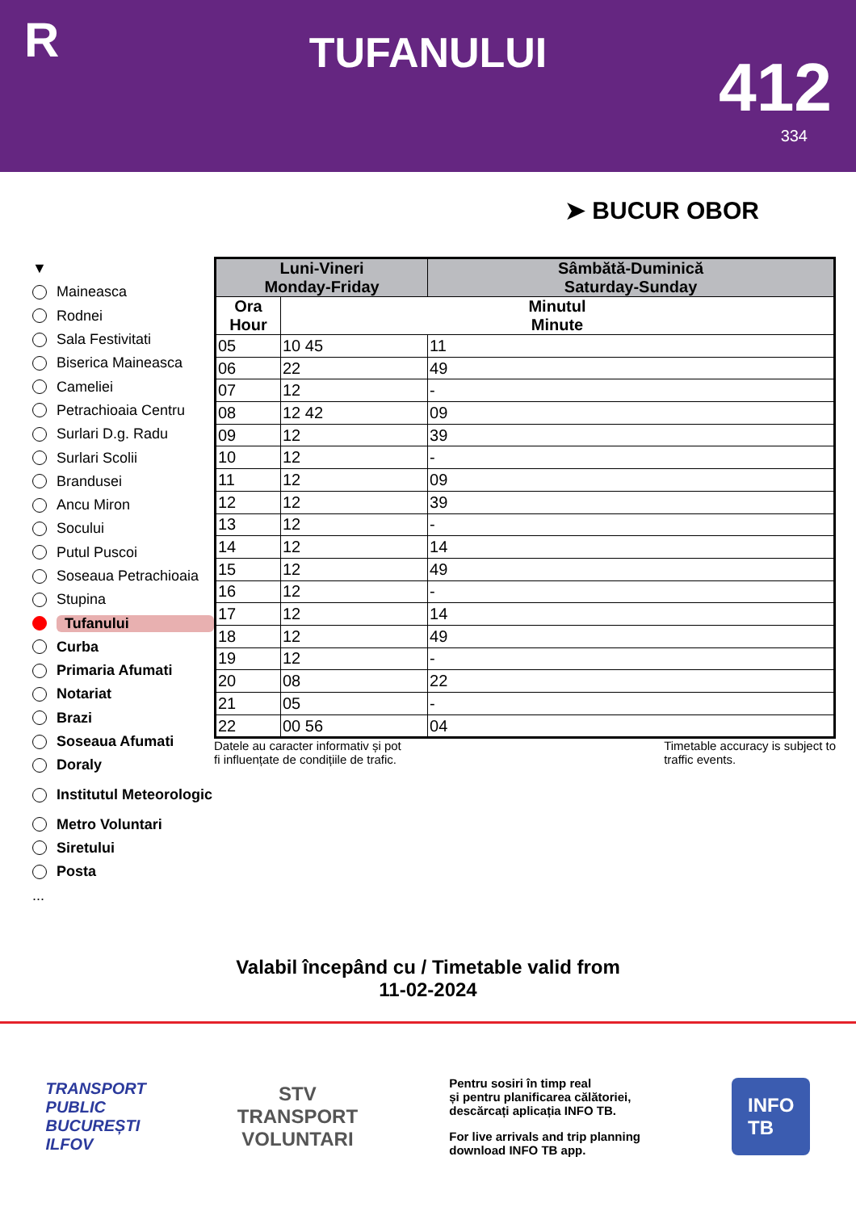R
TUFANULUI
412
334
➤ BUCUR OBOR
▼
Maineasca
Rodnei
Sala Festivitati
Biserica Maineasca
Cameliei
Petrachioaia Centru
Surlari D.g. Radu
Surlari Scolii
Brandusei
Ancu Miron
Socului
Putul Puscoi
Soseaua Petrachioaia
Stupina
Tufanului
Curba
Primaria Afumati
Notariat
Brazi
Soseaua Afumati
Doraly
Institutul Meteorologic
Metro Voluntari
Siretului
Posta
...
| Luni-Vineri Monday-Friday | | Sâmbătă-Duminică Saturday-Sunday |
| --- | --- | --- |
| Ora Hour | Minutul Minute | |
| 05 | 10 45 | 11 |
| 06 | 22 | 49 |
| 07 | 12 | - |
| 08 | 12 42 | 09 |
| 09 | 12 | 39 |
| 10 | 12 | - |
| 11 | 12 | 09 |
| 12 | 12 | 39 |
| 13 | 12 | - |
| 14 | 12 | 14 |
| 15 | 12 | 49 |
| 16 | 12 | - |
| 17 | 12 | 14 |
| 18 | 12 | 49 |
| 19 | 12 | - |
| 20 | 08 | 22 |
| 21 | 05 | - |
| 22 | 00 56 | 04 |
Datele au caracter informativ și pot
fi influențate de condițiile de trafic.
Timetable accuracy is subject to
traffic events.
Valabil începând cu / Timetable valid from
11-02-2024
TRANSPORT
PUBLIC
BUCUREȘTI
ILFOV
STV
TRANSPORT
VOLUNTARI
Pentru sosiri în timp real
și pentru planificarea călătoriei,
descărcați aplicația INFO TB.
For live arrivals and trip planning
download INFO TB app.
INFO
TB